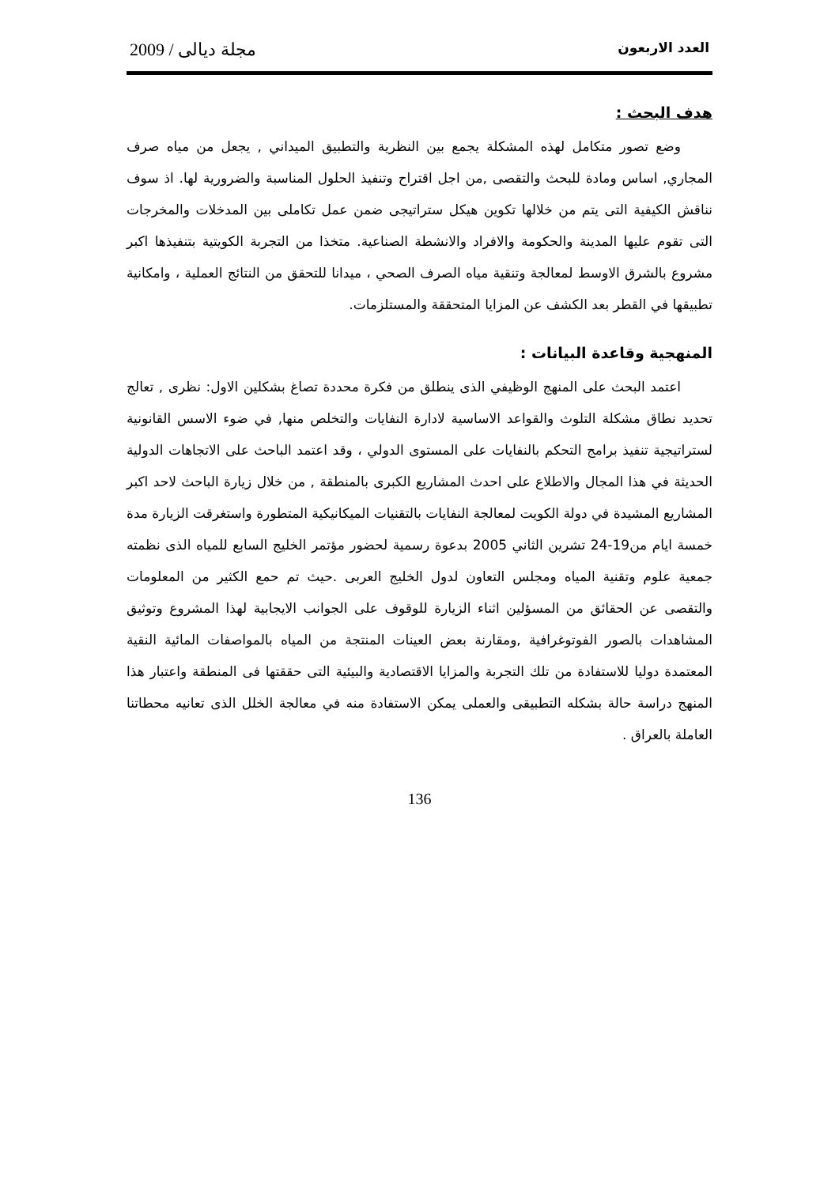العدد الاربعون مجلة ديالى / 2009
هدف البحث :
وضع تصور متكامل لهذه المشكلة يجمع بين النظرية والتطبيق الميداني , يجعل من مياه صرف المجاري, اساس ومادة للبحث والتقصى ,من اجل اقتراح وتنفيذ الحلول المناسبة والضرورية لها. اذ سوف نناقش الكيفية التى يتم من خلالها تكوين هيكل ستراتيجى ضمن عمل تكاملى بين المدخلات والمخرجات التى تقوم عليها المدينة والحكومة والافراد والانشطة الصناعية. متخذا من التجربة الكويتية بتنفيذها اكبر مشروع بالشرق الاوسط لمعالجة وتنقية مياه الصرف الصحي ، ميدانا للتحقق من النتائج العملية ، وامكانية تطبيقها في القطر بعد الكشف عن المزايا المتحققة والمستلزمات.
المنهجية وقاعدة البيانات :
اعتمد البحث على المنهج الوظيفي الذى ينطلق من فكرة محددة تصاغ بشكلين الاول: نظرى , تعالج تحديد نطاق مشكلة التلوث والقواعد الاساسية لادارة النفايات والتخلص منها, في ضوء الاسس القانونية لستراتيجية تنفيذ برامج التحكم بالنفايات على المستوى الدولي ، وقد اعتمد الباحث على الاتجاهات الدولية الحديثة في هذا المجال والاطلاع على احدث المشاريع الكبرى بالمنطقة , من خلال زيارة الباحث لاحد اكبر المشاريع المشيدة في دولة الكويت لمعالجة النفايات بالتقنيات الميكانيكية المتطورة واستغرقت الزيارة مدة خمسة ايام من19-24 تشرين الثاني 2005 بدعوة رسمية لحضور مؤتمر الخليج السابع للمياه الذى نظمته جمعية علوم وتقنية المياه ومجلس التعاون لدول الخليج العربى .حيث تم حمع الكثير من المعلومات والتقصى عن الحقائق من المسؤلين اثناء الزيارة للوقوف على الجوانب الايجابية لهذا المشروع وتوثيق المشاهدات بالصور الفوتوغرافية ,ومقارنة بعض العينات المنتجة من المياه بالمواصفات المائية النقية المعتمدة دوليا للاستفادة من تلك التجربة والمزايا الاقتصادية والبيئية التى حققتها فى المنطقة واعتبار هذا المنهج دراسة حالة بشكله التطبيقى والعملى يمكن الاستفادة منه في معالجة الخلل الذى تعانيه محطاتنا العاملة بالعراق .
136